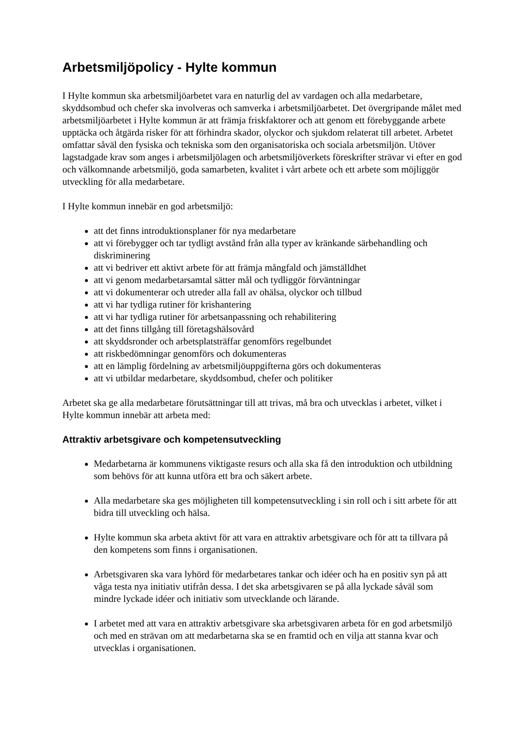Arbetsmiljöpolicy - Hylte kommun
I Hylte kommun ska arbetsmiljöarbetet vara en naturlig del av vardagen och alla medarbetare, skyddsombud och chefer ska involveras och samverka i arbetsmiljöarbetet. Det övergripande målet med arbetsmiljöarbetet i Hylte kommun är att främja friskfaktorer och att genom ett förebyggande arbete upptäcka och åtgärda risker för att förhindra skador, olyckor och sjukdom relaterat till arbetet. Arbetet omfattar såväl den fysiska och tekniska som den organisatoriska och sociala arbetsmiljön. Utöver lagstadgade krav som anges i arbetsmiljölagen och arbetsmiljöverkets föreskrifter strävar vi efter en god och välkomnande arbetsmiljö, goda samarbeten, kvalitet i vårt arbete och ett arbete som möjliggör utveckling för alla medarbetare.
I Hylte kommun innebär en god arbetsmiljö:
att det finns introduktionsplaner för nya medarbetare
att vi förebygger och tar tydligt avstånd från alla typer av kränkande särbehandling och diskriminering
att vi bedriver ett aktivt arbete för att främja mångfald och jämställdhet
att vi genom medarbetarsamtal sätter mål och tydliggör förväntningar
att vi dokumenterar och utreder alla fall av ohälsa, olyckor och tillbud
att vi har tydliga rutiner för krishantering
att vi har tydliga rutiner för arbetsanpassning och rehabilitering
att det finns tillgång till företagshälsovård
att skyddsronder och arbetsplatsträffar genomförs regelbundet
att riskbedömningar genomförs och dokumenteras
att en lämplig fördelning av arbetsmiljöuppgifterna görs och dokumenteras
att vi utbildar medarbetare, skyddsombud, chefer och politiker
Arbetet ska ge alla medarbetare förutsättningar till att trivas, må bra och utvecklas i arbetet, vilket i Hylte kommun innebär att arbeta med:
Attraktiv arbetsgivare och kompetensutveckling
Medarbetarna är kommunens viktigaste resurs och alla ska få den introduktion och utbildning som behövs för att kunna utföra ett bra och säkert arbete.
Alla medarbetare ska ges möjligheten till kompetensutveckling i sin roll och i sitt arbete för att bidra till utveckling och hälsa.
Hylte kommun ska arbeta aktivt för att vara en attraktiv arbetsgivare och för att ta tillvara på den kompetens som finns i organisationen.
Arbetsgivaren ska vara lyhörd för medarbetares tankar och idéer och ha en positiv syn på att våga testa nya initiativ utifrån dessa. I det ska arbetsgivaren se på alla lyckade såväl som mindre lyckade idéer och initiativ som utvecklande och lärande.
I arbetet med att vara en attraktiv arbetsgivare ska arbetsgivaren arbeta för en god arbetsmiljö och med en strävan om att medarbetarna ska se en framtid och en vilja att stanna kvar och utvecklas i organisationen.